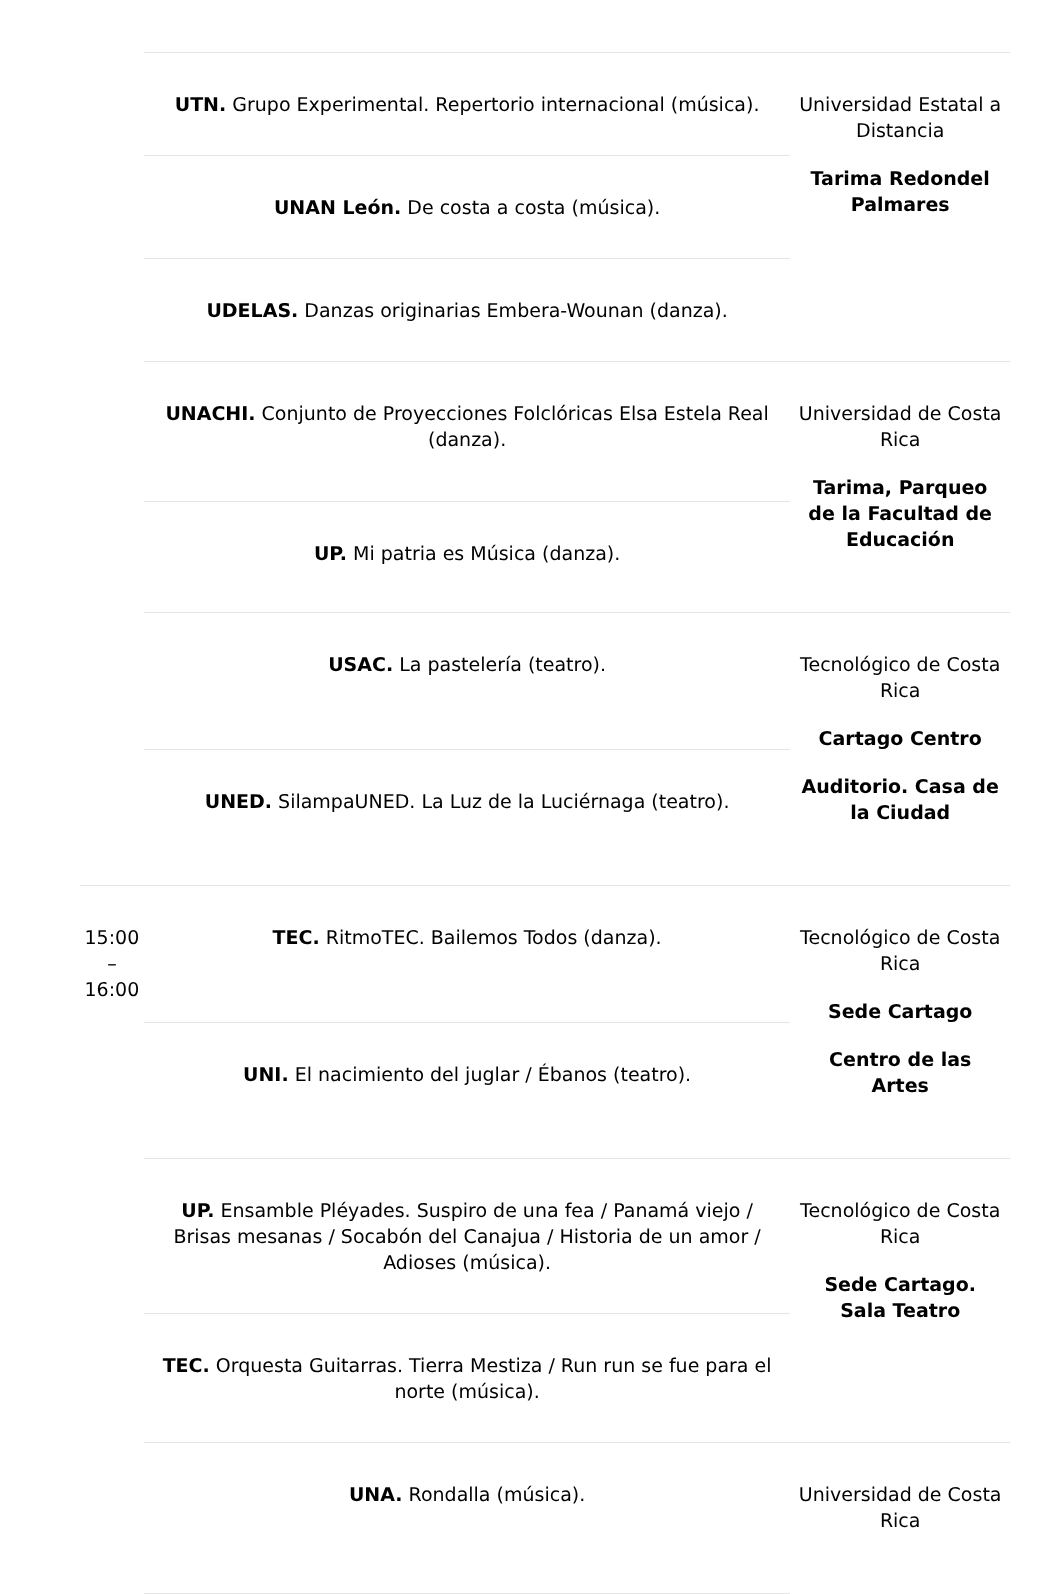| | UTN. Grupo Experimental. Repertorio internacional (música). | Universidad Estatal a Distancia Tarima Redondel Palmares |
| | UNAN León. De costa a costa (música). | |
| | UDELAS. Danzas originarias Embera-Wounan (danza). | |
| | UNACHI. Conjunto de Proyecciones Folclóricas Elsa Estela Real (danza). | Universidad de Costa Rica Tarima, Parqueo de la Facultad de Educación |
| | UP. Mi patria es Música (danza). | |
| | USAC. La pastelería (teatro). | Tecnológico de Costa Rica Cartago Centro Auditorio. Casa de la Ciudad |
| | UNED. SilampaUNED. La Luz de la Luciérnaga (teatro). | |
| 15:00 – 16:00 | TEC. RitmoTEC. Bailemos Todos (danza). | Tecnológico de Costa Rica Sede Cartago Centro de las Artes |
| | UNI. El nacimiento del juglar / Ébanos (teatro). | |
| | UP. Ensamble Pléyades. Suspiro de una fea / Panamá viejo / Brisas mesanas / Socabón del Canajua / Historia de un amor / Adioses (música). | Tecnológico de Costa Rica Sede Cartago. Sala Teatro |
| | TEC. Orquesta Guitarras. Tierra Mestiza / Run run se fue para el norte (música). | |
| | UNA. Rondalla (música). | Universidad de Costa Rica |